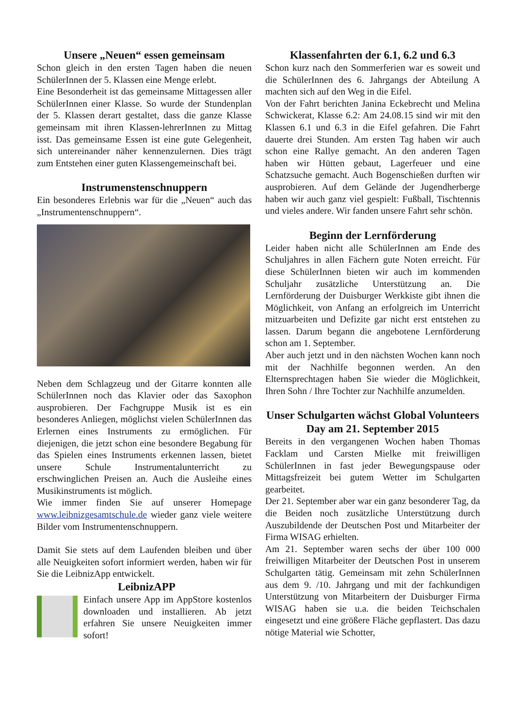Unsere „Neuen“ essen gemeinsam
Schon gleich in den ersten Tagen haben die neuen SchülerInnen der 5. Klassen eine Menge erlebt.
Eine Besonderheit ist das gemeinsame Mittagessen aller SchülerInnen einer Klasse. So wurde der Stundenplan der 5. Klassen derart gestaltet, dass die ganze Klasse gemeinsam mit ihren Klassen-lehrerInnen zu Mittag isst. Das gemeinsame Essen ist eine gute Gelegenheit, sich untereinander näher kennenzulernen. Dies trägt zum Entstehen einer guten Klassengemeinschaft bei.
Instrumenstenschnuppern
Ein besonderes Erlebnis war für die „Neuen“ auch das „Instrumentenschnuppern“.
Neben dem Schlagzeug und der Gitarre konnten alle SchülerInnen noch das Klavier oder das Saxophon ausprobieren. Der Fachgruppe Musik ist es ein besonderes Anliegen, möglichst vielen SchülerInnen das Erlernen eines Instruments zu ermöglichen. Für diejenigen, die jetzt schon eine besondere Begabung für das Spielen eines Instruments erkennen lassen, bietet unsere Schule Instrumentalunterricht zu erschwinglichen Preisen an. Auch die Ausleihe eines Musikinstruments ist möglich.
Wie immer finden Sie auf unserer Homepage www.leibnizgesamtschule.de wieder ganz viele weitere Bilder vom Instrumentenschnuppern.
Damit Sie stets auf dem Laufenden bleiben und über alle Neuigkeiten sofort informiert werden, haben wir für Sie die LeibnizApp entwickelt.
LeibnizAPP
Einfach unsere App im AppStore kostenlos downloaden und installieren. Ab jetzt erfahren Sie unsere Neuigkeiten immer sofort!
Klassenfahrten der 6.1, 6.2 und 6.3
Schon kurz nach den Sommerferien war es soweit und die SchülerInnen des 6. Jahrgangs der Abteilung A machten sich auf den Weg in die Eifel.
Von der Fahrt berichten Janina Eckebrecht und Melina Schwickerat, Klasse 6.2: Am 24.08.15 sind wir mit den Klassen 6.1 und 6.3 in die Eifel gefahren. Die Fahrt dauerte drei Stunden. Am ersten Tag haben wir auch schon eine Rallye gemacht. An den anderen Tagen haben wir Hütten gebaut, Lagerfeuer und eine Schatzsuche gemacht. Auch Bogenschießen durften wir ausprobieren. Auf dem Gelände der Jugendherberge haben wir auch ganz viel gespielt: Fußball, Tischtennis und vieles andere. Wir fanden unsere Fahrt sehr schön.
Beginn der Lernförderung
Leider haben nicht alle SchülerInnen am Ende des Schuljahres in allen Fächern gute Noten erreicht. Für diese SchülerInnen bieten wir auch im kommenden Schuljahr zusätzliche Unterstützung an. Die Lernförderung der Duisburger Werkkiste gibt ihnen die Möglichkeit, von Anfang an erfolgreich im Unterricht mitzuarbeiten und Defizite gar nicht erst entstehen zu lassen. Darum begann die angebotene Lernförderung schon am 1. September.
Aber auch jetzt und in den nächsten Wochen kann noch mit der Nachhilfe begonnen werden. An den Elternsprechtagen haben Sie wieder die Möglichkeit, Ihren Sohn / Ihre Tochter zur Nachhilfe anzumelden.
Unser Schulgarten wächst Global Volunteers Day am 21. September 2015
Bereits in den vergangenen Wochen haben Thomas Facklam und Carsten Mielke mit freiwilligen SchülerInnen in fast jeder Bewegungspause oder Mittagsfreizeit bei gutem Wetter im Schulgarten gearbeitet.
Der 21. September aber war ein ganz besonderer Tag, da die Beiden noch zusätzliche Unterstützung durch Auszubildende der Deutschen Post und Mitarbeiter der Firma WISAG erhielten.
Am 21. September waren sechs der über 100 000 freiwilligen Mitarbeiter der Deutschen Post in unserem Schulgarten tätig. Gemeinsam mit zehn SchülerInnen aus dem 9. /10. Jahrgang und mit der fachkundigen Unterstützung von Mitarbeitern der Duisburger Firma WISAG haben sie u.a. die beiden Teichschalen eingesetzt und eine größere Fläche gepflastert. Das dazu nötige Material wie Schotter,